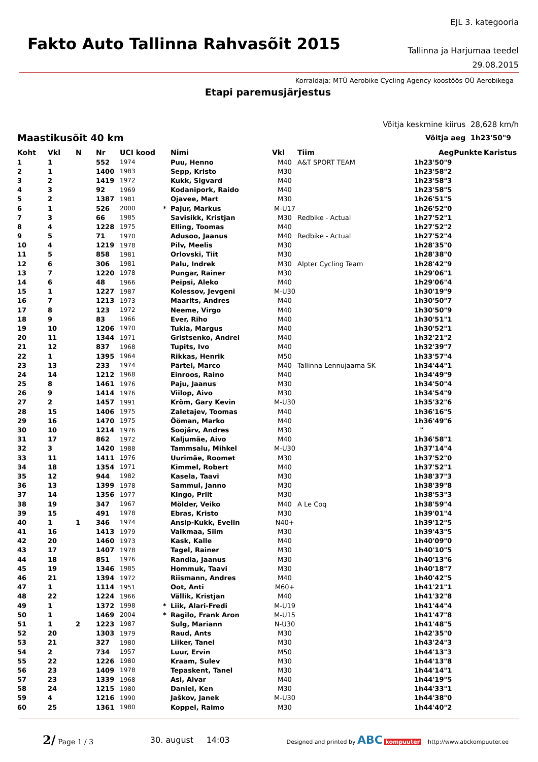Fakto Auto Tallinna Rahvasõit 2015
EJL 3. kategooria
Tallinna ja Harjumaa teedel
29.08.2015
Korraldaja: MTÜ Aerobike Cycling Agency koostöös OÜ Aerobikega
Etapi paremusjärjestus
Võitja keskmine kiirus 28,628 km/h
Maastikusõit 40 km
Võitja aeg 1h23'50"9
| Koht | Vkl | N | Nr | UCI kood | | Nimi | Vkl | Tiim | Aeg | Punkte | Karistus |
| --- | --- | --- | --- | --- | --- | --- | --- | --- | --- | --- | --- |
| 1 | 1 | | 552 | 1974 | | Puu, Henno | M40 | A&T SPORT TEAM | 1h23'50"9 | | |
| 2 | 1 | | 1400 | 1983 | | Sepp, Kristo | M30 | | 1h23'58"2 | | |
| 3 | 2 | | 1419 | 1972 | | Kukk, Sigvard | M40 | | 1h23'58"3 | | |
| 4 | 3 | | 92 | 1969 | | Kodanipork, Raido | M40 | | 1h23'58"5 | | |
| 5 | 2 | | 1387 | 1981 | | Ojavee, Mart | M30 | | 1h26'51"5 | | |
| 6 | 1 | | 526 | 2000 | * | Pajur, Markus | M-U17 | | 1h26'52"0 | | |
| 7 | 3 | | 66 | 1985 | | Savisikk, Kristjan | M30 | Redbike - Actual | 1h27'52"1 | | |
| 8 | 4 | | 1228 | 1975 | | Elling, Toomas | M40 | | 1h27'52"2 | | |
| 9 | 5 | | 71 | 1970 | | Adusoo, Jaanus | M40 | Redbike - Actual | 1h27'52"4 | | |
| 10 | 4 | | 1219 | 1978 | | Pilv, Meelis | M30 | | 1h28'35"0 | | |
| 11 | 5 | | 858 | 1981 | | Orlovski, Tiit | M30 | | 1h28'38"0 | | |
| 12 | 6 | | 306 | 1981 | | Palu, Indrek | M30 | Alpter Cycling Team | 1h28'42"9 | | |
| 13 | 7 | | 1220 | 1978 | | Pungar, Rainer | M30 | | 1h29'06"1 | | |
| 14 | 6 | | 48 | 1966 | | Peipsi, Aleko | M40 | | 1h29'06"4 | | |
| 15 | 1 | | 1227 | 1987 | | Kolessov, Jevgeni | M-U30 | | 1h30'19"9 | | |
| 16 | 7 | | 1213 | 1973 | | Maarits, Andres | M40 | | 1h30'50"7 | | |
| 17 | 8 | | 123 | 1972 | | Neeme, Virgo | M40 | | 1h30'50"9 | | |
| 18 | 9 | | 83 | 1966 | | Ever, Riho | M40 | | 1h30'51"1 | | |
| 19 | 10 | | 1206 | 1970 | | Tukia, Margus | M40 | | 1h30'52"1 | | |
| 20 | 11 | | 1344 | 1971 | | Gristsenko, Andrei | M40 | | 1h32'21"2 | | |
| 21 | 12 | | 837 | 1968 | | Tupits, Ivo | M40 | | 1h32'39"7 | | |
| 22 | 1 | | 1395 | 1964 | | Rikkas, Henrik | M50 | | 1h33'57"4 | | |
| 23 | 13 | | 233 | 1974 | | Pärtel, Marco | M40 | Tallinna Lennujaama SK | 1h34'44"1 | | |
| 24 | 14 | | 1212 | 1968 | | Einroos, Raino | M40 | | 1h34'49"9 | | |
| 25 | 8 | | 1461 | 1976 | | Paju, Jaanus | M30 | | 1h34'50"4 | | |
| 26 | 9 | | 1414 | 1976 | | Viilop, Aivo | M30 | | 1h34'54"9 | | |
| 27 | 2 | | 1457 | 1991 | | Kröm, Gary Kevin | M-U30 | | 1h35'32"6 | | |
| 28 | 15 | | 1406 | 1975 | | Zaletajev, Toomas | M40 | | 1h36'16"5 | | |
| 29 | 16 | | 1470 | 1975 | | Ööman, Marko | M40 | | 1h36'49"6 | | |
| 30 | 10 | | 1214 | 1976 | | Soojärv, Andres | M30 | | " | | |
| 31 | 17 | | 862 | 1972 | | Kaljumäe, Aivo | M40 | | 1h36'58"1 | | |
| 32 | 3 | | 1420 | 1988 | | Tammsalu, Mihkel | M-U30 | | 1h37'14"4 | | |
| 33 | 11 | | 1411 | 1976 | | Uurimäe, Roomet | M30 | | 1h37'52"0 | | |
| 34 | 18 | | 1354 | 1971 | | Kimmel, Robert | M40 | | 1h37'52"1 | | |
| 35 | 12 | | 944 | 1982 | | Kasela, Taavi | M30 | | 1h38'37"3 | | |
| 36 | 13 | | 1399 | 1978 | | Sammul, Janno | M30 | | 1h38'39"8 | | |
| 37 | 14 | | 1356 | 1977 | | Kingo, Priit | M30 | | 1h38'53"3 | | |
| 38 | 19 | | 347 | 1967 | | Mölder, Veiko | M40 | A Le Coq | 1h38'59"4 | | |
| 39 | 15 | | 491 | 1978 | | Ebras, Kristo | M30 | | 1h39'01"4 | | |
| 40 | 1 | 1 | 346 | 1974 | | Ansip-Kukk, Evelin | N40+ | | 1h39'12"5 | | |
| 41 | 16 | | 1413 | 1979 | | Vaikmaa, Siim | M30 | | 1h39'43"5 | | |
| 42 | 20 | | 1460 | 1973 | | Kask, Kalle | M40 | | 1h40'09"0 | | |
| 43 | 17 | | 1407 | 1978 | | Tagel, Rainer | M30 | | 1h40'10"5 | | |
| 44 | 18 | | 851 | 1976 | | Randla, Jaanus | M30 | | 1h40'13"6 | | |
| 45 | 19 | | 1346 | 1985 | | Hommuk, Taavi | M30 | | 1h40'18"7 | | |
| 46 | 21 | | 1394 | 1972 | | Riismann, Andres | M40 | | 1h40'42"5 | | |
| 47 | 1 | | 1114 | 1951 | | Oot, Anti | M60+ | | 1h41'21"1 | | |
| 48 | 22 | | 1224 | 1966 | | Vällik, Kristjan | M40 | | 1h41'32"8 | | |
| 49 | 1 | | 1372 | 1998 | * | Liik, Alari-Fredi | M-U19 | | 1h41'44"4 | | |
| 50 | 1 | | 1469 | 2004 | * | Ragilo, Frank Aron | M-U15 | | 1h41'47"8 | | |
| 51 | 1 | 2 | 1223 | 1987 | | Sulg, Mariann | N-U30 | | 1h41'48"5 | | |
| 52 | 20 | | 1303 | 1979 | | Raud, Ants | M30 | | 1h42'35"0 | | |
| 53 | 21 | | 327 | 1980 | | Liiker, Tanel | M30 | | 1h43'24"3 | | |
| 54 | 2 | | 734 | 1957 | | Luur, Ervin | M50 | | 1h44'13"3 | | |
| 55 | 22 | | 1226 | 1980 | | Kraam, Sulev | M30 | | 1h44'13"8 | | |
| 56 | 23 | | 1409 | 1978 | | Tepaskent, Tanel | M30 | | 1h44'14"1 | | |
| 57 | 23 | | 1339 | 1968 | | Asi, Alvar | M40 | | 1h44'19"5 | | |
| 58 | 24 | | 1215 | 1980 | | Daniel, Ken | M30 | | 1h44'33"1 | | |
| 59 | 4 | | 1216 | 1990 | | Jaškov, Janek | M-U30 | | 1h44'38"0 | | |
| 60 | 25 | | 1361 | 1980 | | Koppel, Raimo | M30 | | 1h44'40"2 | | |
2/ Page 1 / 3 30. august 14:03
Designed and printed by ABC kompuuter http://www.abckompuuter.ee